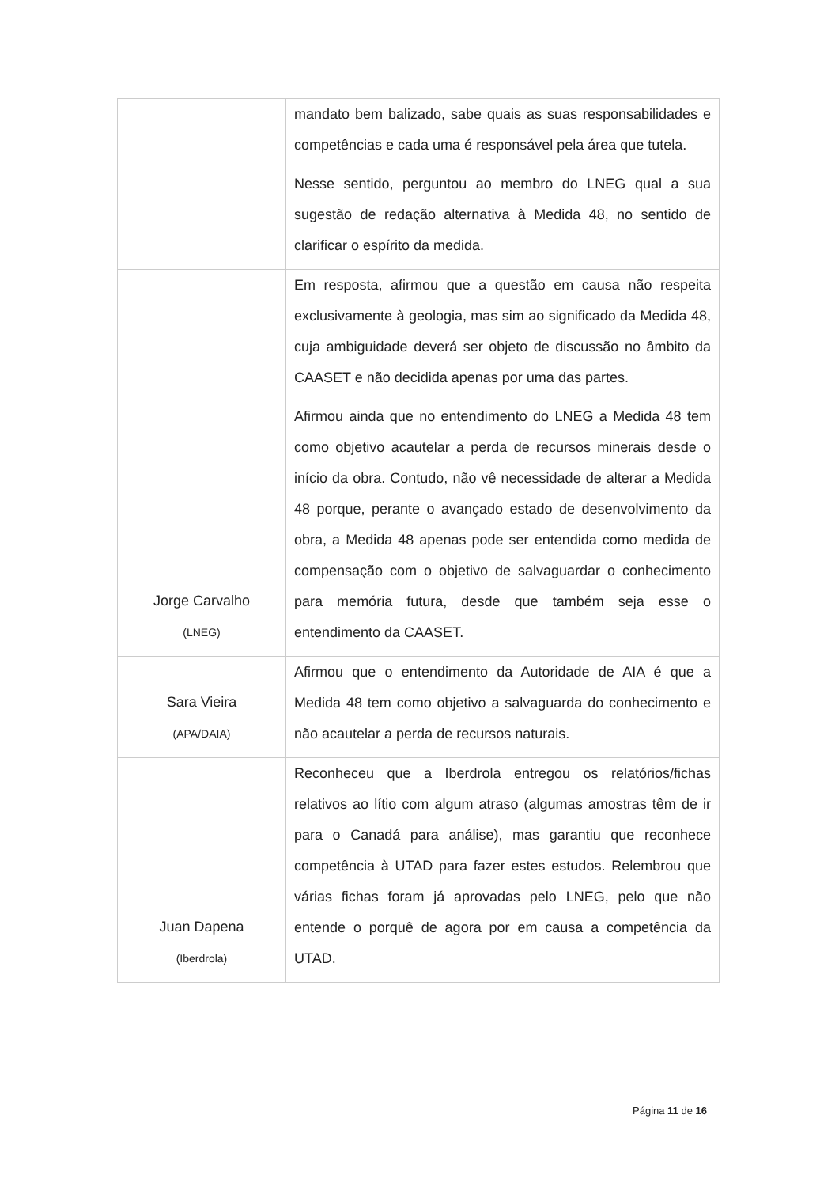| | mandato bem balizado, sabe quais as suas responsabilidades e competências e cada uma é responsável pela área que tutela. Nesse sentido, perguntou ao membro do LNEG qual a sua sugestão de redação alternativa à Medida 48, no sentido de clarificar o espírito da medida. |
| Jorge Carvalho (LNEG) | Em resposta, afirmou que a questão em causa não respeita exclusivamente à geologia, mas sim ao significado da Medida 48, cuja ambiguidade deverá ser objeto de discussão no âmbito da CAASET e não decidida apenas por uma das partes. Afirmou ainda que no entendimento do LNEG a Medida 48 tem como objetivo acautelar a perda de recursos minerais desde o início da obra. Contudo, não vê necessidade de alterar a Medida 48 porque, perante o avançado estado de desenvolvimento da obra, a Medida 48 apenas pode ser entendida como medida de compensação com o objetivo de salvaguardar o conhecimento para memória futura, desde que também seja esse o entendimento da CAASET. |
| Sara Vieira (APA/DAIA) | Afirmou que o entendimento da Autoridade de AIA é que a Medida 48 tem como objetivo a salvaguarda do conhecimento e não acautelar a perda de recursos naturais. |
| Juan Dapena (Iberdrola) | Reconheceu que a Iberdrola entregou os relatórios/fichas relativos ao lítio com algum atraso (algumas amostras têm de ir para o Canadá para análise), mas garantiu que reconhece competência à UTAD para fazer estes estudos. Relembrou que várias fichas foram já aprovadas pelo LNEG, pelo que não entende o porquê de agora por em causa a competência da UTAD. |
Página 11 de 16